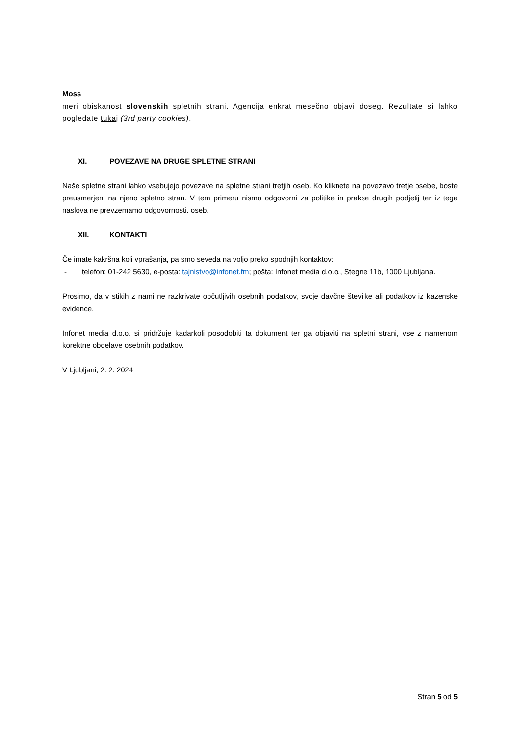Moss
meri obiskanost slovenskih spletnih strani. Agencija enkrat mesečno objavi doseg. Rezultate si lahko pogledate tukaj (3rd party cookies).
XI. POVEZAVE NA DRUGE SPLETNE STRANI
Naše spletne strani lahko vsebujejo povezave na spletne strani tretjih oseb. Ko kliknete na povezavo tretje osebe, boste preusmerjeni na njeno spletno stran. V tem primeru nismo odgovorni za politike in prakse drugih podjetij ter iz tega naslova ne prevzemamo odgovornosti. oseb.
XII. KONTAKTI
Če imate kakršna koli vprašanja, pa smo seveda na voljo preko spodnjih kontaktov:
- telefon: 01-242 5630, e-posta: tajnistvo@infonet.fm; pošta: Infonet media d.o.o., Stegne 11b, 1000 Ljubljana.
Prosimo, da v stikih z nami ne razkrivate občutljivih osebnih podatkov, svoje davčne številke ali podatkov iz kazenske evidence.
Infonet media d.o.o. si pridržuje kadarkoli posodobiti ta dokument ter ga objaviti na spletni strani, vse z namenom korektne obdelave osebnih podatkov.
V Ljubljani, 2. 2. 2024
Stran 5 od 5